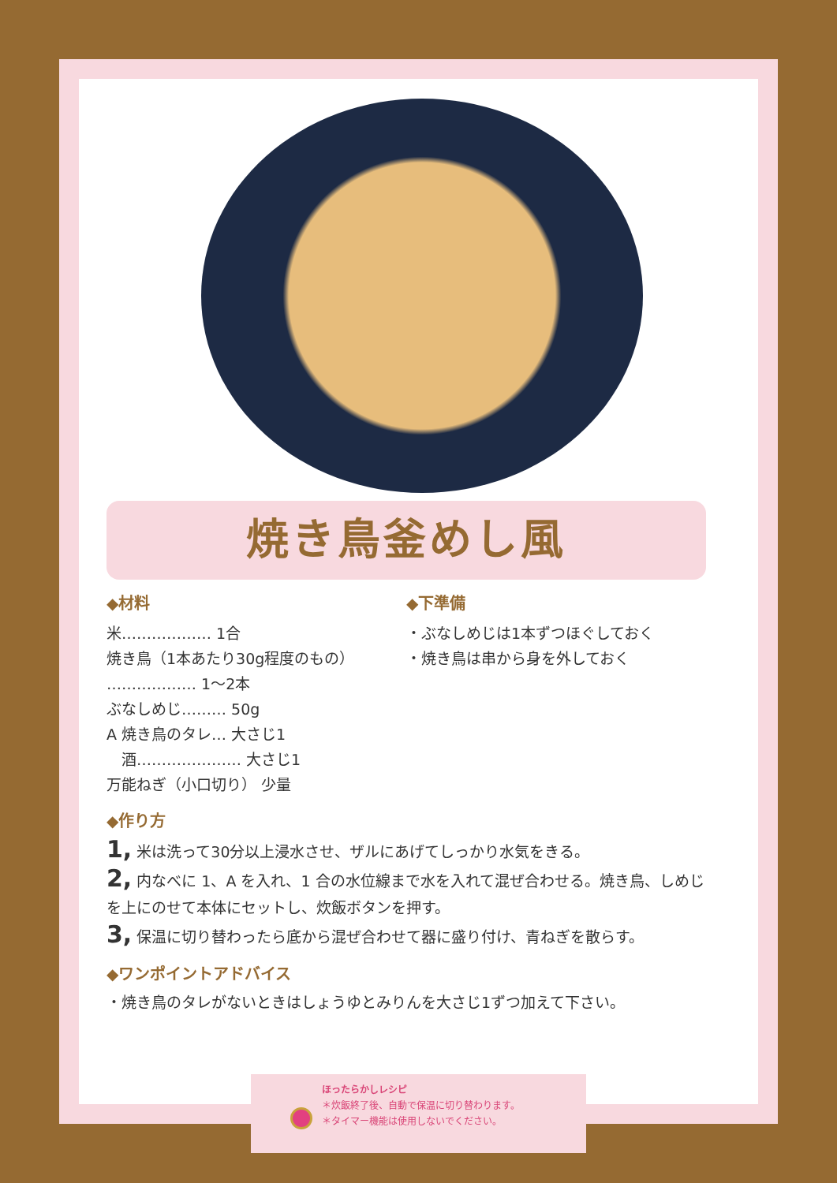焼き鳥釜めし風
◆材料
米……………… 1合
焼き鳥（1本あたり30g程度のもの）
……………… 1～2本
ぶなしめじ……… 50g
A 焼き鳥のタレ… 大さじ1
　酒………………… 大さじ1
万能ねぎ（小口切り） 少量
◆下準備
・ぶなしめじは1本ずつほぐしておく
・焼き鳥は串から身を外しておく
◆作り方
1, 米は洗って30分以上浸水させ、ザルにあげてしっかり水気をきる。
2, 内なべに 1、A を入れ、1 合の水位線まで水を入れて混ぜ合わせる。焼き鳥、しめじを上にのせて本体にセットし、炊飯ボタンを押す。
3, 保温に切り替わったら底から混ぜ合わせて器に盛り付け、青ねぎを散らす。
◆ワンポイントアドバイス
・焼き鳥のタレがないときはしょうゆとみりんを大さじ1ずつ加えて下さい。
ほったらかしレシピ
＊炊飯終了後、自動で保温に切り替わります。
＊タイマー機能は使用しないでください。